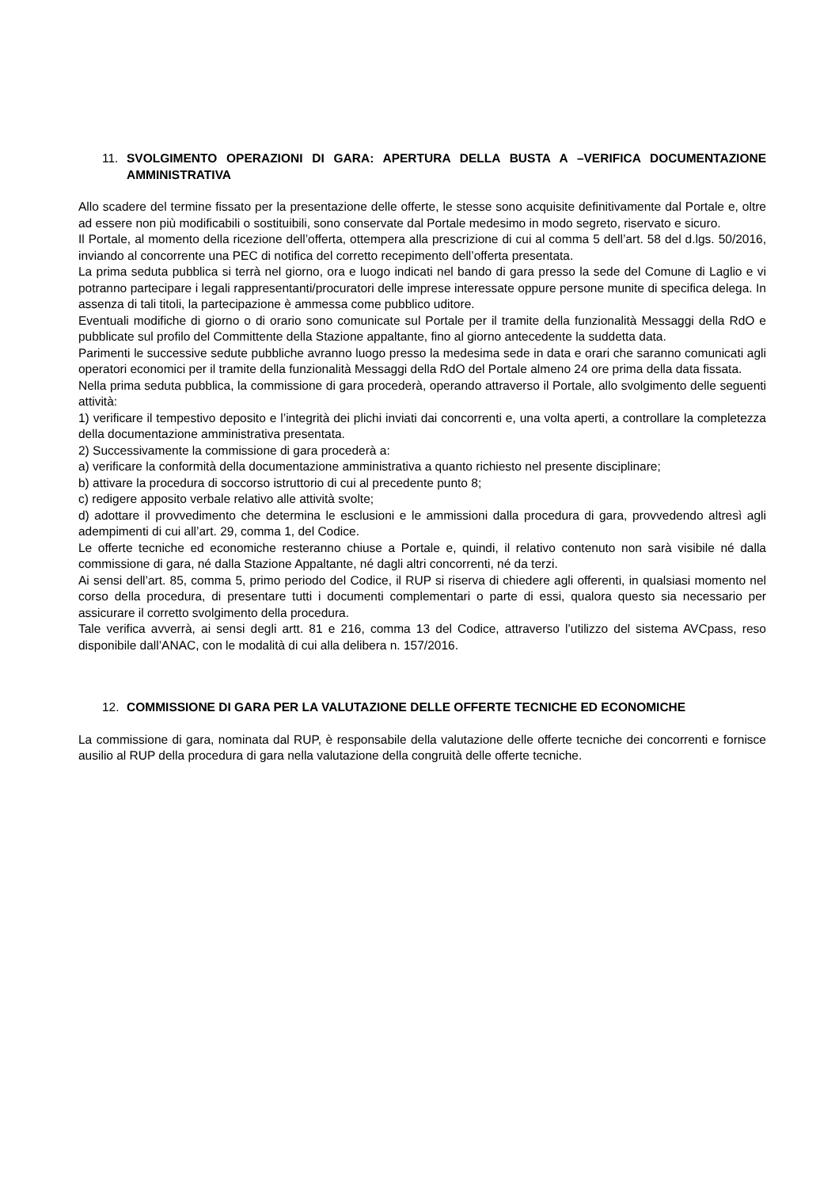11. SVOLGIMENTO OPERAZIONI DI GARA: APERTURA DELLA BUSTA A –VERIFICA DOCUMENTAZIONE AMMINISTRATIVA
Allo scadere del termine fissato per la presentazione delle offerte, le stesse sono acquisite definitivamente dal Portale e, oltre ad essere non più modificabili o sostituibili, sono conservate dal Portale medesimo in modo segreto, riservato e sicuro.
Il Portale, al momento della ricezione dell’offerta, ottempera alla prescrizione di cui al comma 5 dell’art. 58 del d.lgs. 50/2016, inviando al concorrente una PEC di notifica del corretto recepimento dell’offerta presentata.
La prima seduta pubblica si terrà nel giorno, ora e luogo indicati nel bando di gara presso la sede del Comune di Laglio e vi potranno partecipare i legali rappresentanti/procuratori delle imprese interessate oppure persone munite di specifica delega. In assenza di tali titoli, la partecipazione è ammessa come pubblico uditore.
Eventuali modifiche di giorno o di orario sono comunicate sul Portale per il tramite della funzionalità Messaggi della RdO e pubblicate sul profilo del Committente della Stazione appaltante, fino al giorno antecedente la suddetta data.
Parimenti le successive sedute pubbliche avranno luogo presso la medesima sede in data e orari che saranno comunicati agli operatori economici per il tramite della funzionalità Messaggi della RdO del Portale almeno 24 ore prima della data fissata.
Nella prima seduta pubblica, la commissione di gara procederà, operando attraverso il Portale, allo svolgimento delle seguenti attività:
1) verificare il tempestivo deposito e l’integrità dei plichi inviati dai concorrenti e, una volta aperti, a controllare la completezza della documentazione amministrativa presentata.
2) Successivamente la commissione di gara procederà a:
a) verificare la conformità della documentazione amministrativa a quanto richiesto nel presente disciplinare;
b) attivare la procedura di soccorso istruttorio di cui al precedente punto 8;
c) redigere apposito verbale relativo alle attività svolte;
d) adottare il provvedimento che determina le esclusioni e le ammissioni dalla procedura di gara, provvedendo altresì agli adempimenti di cui all’art. 29, comma 1, del Codice.
Le offerte tecniche ed economiche resteranno chiuse a Portale e, quindi, il relativo contenuto non sarà visibile né dalla commissione di gara, né dalla Stazione Appaltante, né dagli altri concorrenti, né da terzi.
Ai sensi dell’art. 85, comma 5, primo periodo del Codice, il RUP si riserva di chiedere agli offerenti, in qualsiasi momento nel corso della procedura, di presentare tutti i documenti complementari o parte di essi, qualora questo sia necessario per assicurare il corretto svolgimento della procedura.
Tale verifica avverrà, ai sensi degli artt. 81 e 216, comma 13 del Codice, attraverso l’utilizzo del sistema AVCpass, reso disponibile dall’ANAC, con le modalità di cui alla delibera n. 157/2016.
12. COMMISSIONE DI GARA PER LA VALUTAZIONE DELLE OFFERTE TECNICHE ED ECONOMICHE
La commissione di gara, nominata dal RUP, è responsabile della valutazione delle offerte tecniche dei concorrenti e fornisce ausilio al RUP della procedura di gara nella valutazione della congruità delle offerte tecniche.